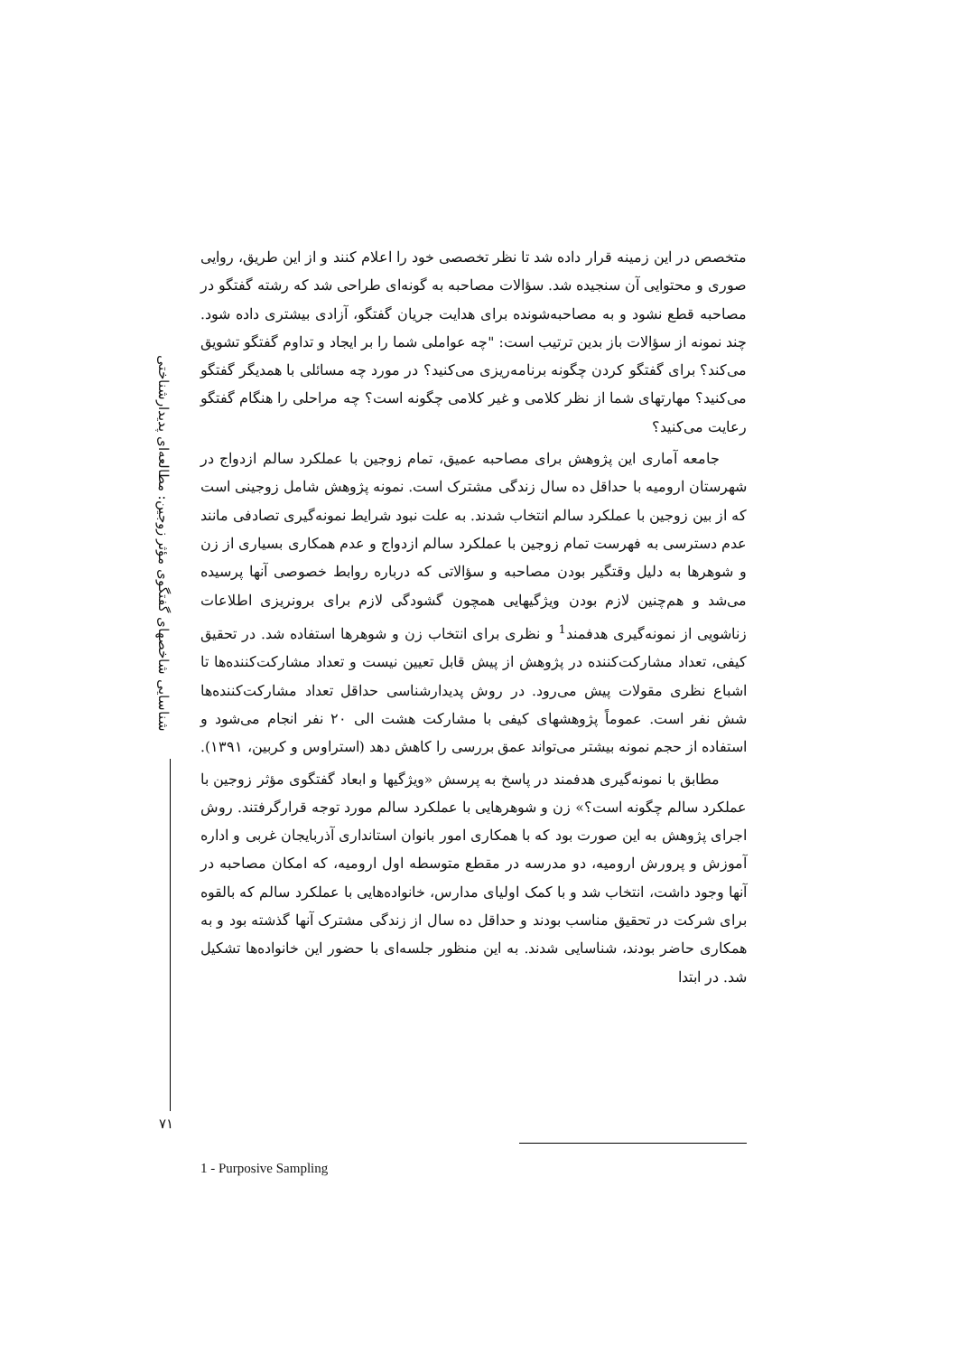متخصص در این زمینه قرار داده شد تا نظر تخصصی خود را اعلام کنند و از این طریق، روایی صوری و محتوایی آن سنجیده شد. سؤالات مصاحبه به گونه‌ای طراحی شد که رشته گفتگو در مصاحبه قطع نشود و به مصاحبه‌شونده برای هدایت جریان گفتگو، آزادی بیشتری داده شود. چند نمونه از سؤالات باز بدین ترتیب است: "چه عواملی شما را بر ایجاد و تداوم گفتگو تشویق می‌کند؟ برای گفتگو کردن چگونه برنامه‌ریزی می‌کنید؟ در مورد چه مسائلی با همدیگر گفتگو می‌کنید؟ مهارتهای شما از نظر کلامی و غیر کلامی چگونه است؟ چه مراحلی را هنگام گفتگو رعایت می‌کنید؟
جامعه آماری این پژوهش برای مصاحبه عمیق، تمام زوجین با عملکرد سالم ازدواج در شهرستان ارومیه با حداقل ده سال زندگی مشترک است. نمونه پژوهش شامل زوجینی است که از بین زوجین با عملکرد سالم انتخاب شدند. به علت نبود شرایط نمونه‌گیری تصادفی مانند عدم دسترسی به فهرست تمام زوجین با عملکرد سالم ازدواج و عدم همکاری بسیاری از زن و شوهرها به دلیل وقتگیر بودن مصاحبه و سؤالاتی که درباره روابط خصوصی آنها پرسیده می‌شد و هم‌چنین لازم بودن ویژگیهایی همچون گشودگی لازم برای برونریزی اطلاعات زناشویی از نمونه‌گیری هدفمند<sup>1</sup> و نظری برای انتخاب زن و شوهرها استفاده شد. در تحقیق کیفی، تعداد مشارکت‌کننده در پژوهش از پیش قابل تعیین نیست و تعداد مشارکت‌کننده‌ها تا اشباع نظری مقولات پیش می‌رود. در روش پدیدارشناسی حداقل تعداد مشارکت‌کننده‌ها شش نفر است. عموماً پژوهشهای کیفی با مشارکت هشت الی ۲۰ نفر انجام می‌شود و استفاده از حجم نمونه بیشتر می‌تواند عمق بررسی را کاهش دهد (استراوس و کربین، ۱۳۹۱).
مطابق با نمونه‌گیری هدفمند در پاسخ به پرسش «ویژگیها و ابعاد گفتگوی مؤثر زوجین با عملکرد سالم چگونه است؟» زن و شوهرهایی با عملکرد سالم مورد توجه قرارگرفتند. روش اجرای پژوهش به این صورت بود که با همکاری امور بانوان استانداری آذربایجان غربی و اداره آموزش و پرورش ارومیه، دو مدرسه در مقطع متوسطه اول ارومیه، که امکان مصاحبه در آنها وجود داشت، انتخاب شد و با کمک اولیای مدارس، خانواده‌هایی با عملکرد سالم که بالقوه برای شرکت در تحقیق مناسب بودند و حداقل ده سال از زندگی مشترک آنها گذشته بود و به همکاری حاضر بودند، شناسایی شدند. به این منظور جلسه‌ای با حضور این خانواده‌ها تشکیل شد. در ابتدا
شناسایی شاخصهای گفتگوی مؤثر زوجین: مطالعه‌ای پدیدارشناختی
۷۱
1 - Purposive Sampling